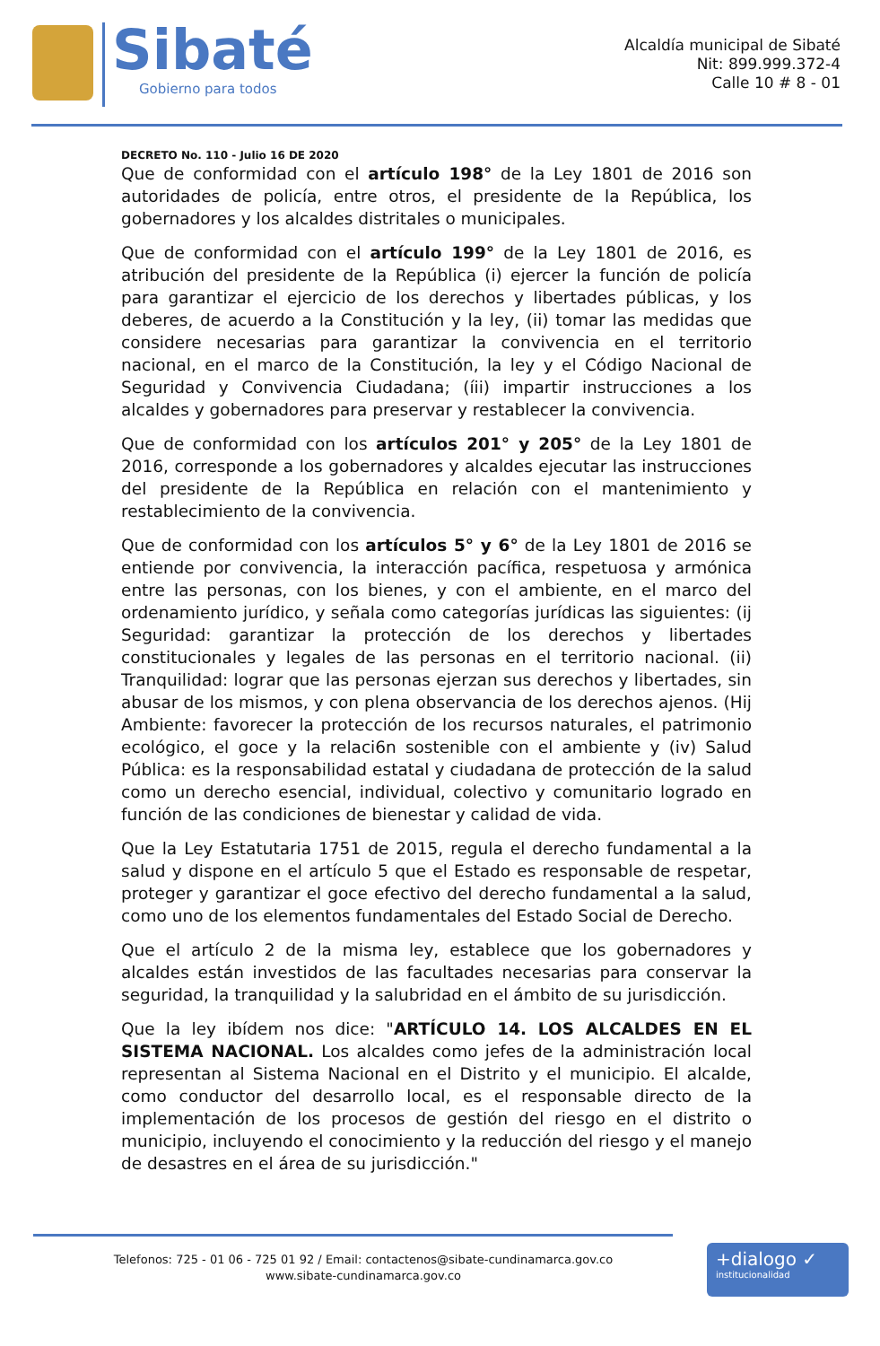Sibaté
Gobierno para todos
Alcaldía municipal de Sibaté
Nit: 899.999.372-4
Calle 10 # 8 - 01
DECRETO No. 110 - Julio 16 DE 2020
Que de conformidad con el artículo 198° de la Ley 1801 de 2016 son autoridades de policía, entre otros, el presidente de la República, los gobernadores y los alcaldes distritales o municipales.
Que de conformidad con el artículo 199° de la Ley 1801 de 2016, es atribución del presidente de la República (i) ejercer la función de policía para garantizar el ejercicio de los derechos y libertades públicas, y los deberes, de acuerdo a la Constitución y la ley, (ii) tomar las medidas que considere necesarias para garantizar la convivencia en el territorio nacional, en el marco de la Constitución, la ley y el Código Nacional de Seguridad y Convivencia Ciudadana; (íii) impartir instrucciones a los alcaldes y gobernadores para preservar y restablecer la convivencia.
Que de conformidad con los artículos 201° y 205° de la Ley 1801 de 2016, corresponde a los gobernadores y alcaldes ejecutar las instrucciones del presidente de la República en relación con el mantenimiento y restablecimiento de la convivencia.
Que de conformidad con los artículos 5° y 6° de la Ley 1801 de 2016 se entiende por convivencia, la interacción pacífica, respetuosa y armónica entre las personas, con los bienes, y con el ambiente, en el marco del ordenamiento jurídico, y señala como categorías jurídicas las siguientes: (ij Seguridad: garantizar la protección de los derechos y libertades constitucionales y legales de las personas en el territorio nacional. (ii) Tranquilidad: lograr que las personas ejerzan sus derechos y libertades, sin abusar de los mismos, y con plena observancia de los derechos ajenos. (Hij Ambiente: favorecer la protección de los recursos naturales, el patrimonio ecológico, el goce y la relaci6n sostenible con el ambiente y (iv) Salud Pública: es la responsabilidad estatal y ciudadana de protección de la salud como un derecho esencial, individual, colectivo y comunitario logrado en función de las condiciones de bienestar y calidad de vida.
Que la Ley Estatutaria 1751 de 2015, regula el derecho fundamental a la salud y dispone en el artículo 5 que el Estado es responsable de respetar, proteger y garantizar el goce efectivo del derecho fundamental a la salud, como uno de los elementos fundamentales del Estado Social de Derecho.
Que el artículo 2 de la misma ley, establece que los gobernadores y alcaldes están investidos de las facultades necesarias para conservar la seguridad, la tranquilidad y la salubridad en el ámbito de su jurisdicción.
Que la ley ibídem nos dice: "ARTÍCULO 14. LOS ALCALDES EN EL SISTEMA NACIONAL. Los alcaldes como jefes de la administración local representan al Sistema Nacional en el Distrito y el municipio. El alcalde, como conductor del desarrollo local, es el responsable directo de la implementación de los procesos de gestión del riesgo en el distrito o municipio, incluyendo el conocimiento y la reducción del riesgo y el manejo de desastres en el área de su jurisdicción."
Telefonos: 725 - 01 06 - 725 01 92 / Email: contactenos@sibate-cundinamarca.gov.co
www.sibate-cundinamarca.gov.co
+dialogo ✓
institucionalidad